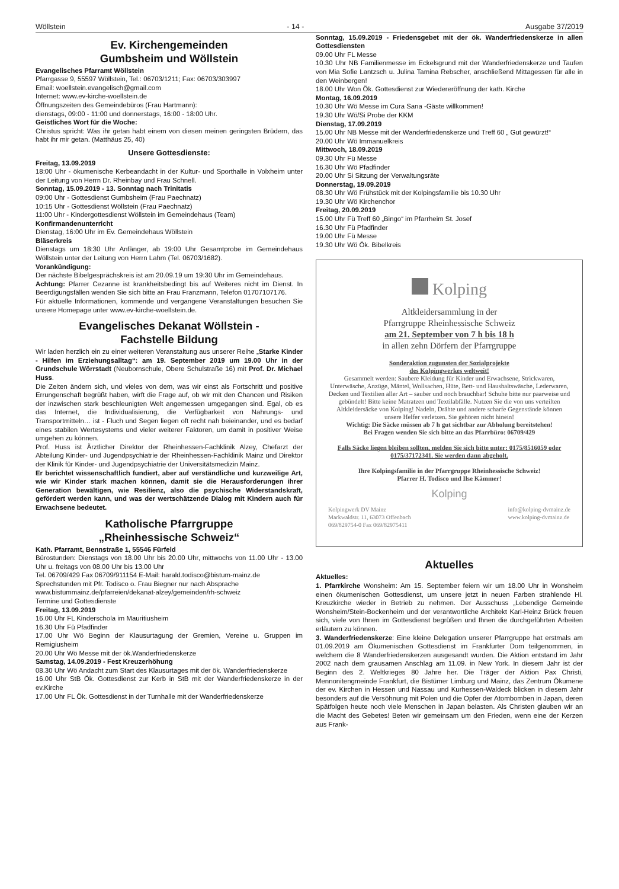Wöllstein - 14 - Ausgabe 37/2019
Ev. Kirchengemeinden
Gumbsheim und Wöllstein
Evangelisches Pfarramt Wöllstein
Pfarrgasse 9, 55597 Wöllstein, Tel.: 06703/1211; Fax: 06703/303997
Email: woellstein.evangelisch@gmail.com
Internet: www.ev-kirche-woellstein.de
Öffnungszeiten des Gemeindebüros (Frau Hartmann):
dienstags, 09:00 - 11:00 und donnerstags, 16:00 - 18:00 Uhr.
Geistliches Wort für die Woche:
Christus spricht: Was ihr getan habt einem von diesen meinen geringsten Brüdern, das habt ihr mir getan. (Matthäus 25, 40)
Unsere Gottesdienste:
Freitag, 13.09.2019
18:00 Uhr - ökumenische Kerbeandacht in der Kultur- und Sporthalle in Volxheim unter der Leitung von Herrn Dr. Rheinbay und Frau Schnell.
Sonntag, 15.09.2019 - 13. Sonntag nach Trinitatis
09:00 Uhr - Gottesdienst Gumbsheim (Frau Paechnatz)
10:15 Uhr - Gottesdienst Wöllstein (Frau Paechnatz)
11:00 Uhr - Kindergottesdienst Wöllstein im Gemeindehaus (Team)
Konfirmandenunterricht
Dienstag, 16:00 Uhr im Ev. Gemeindehaus Wöllstein
Bläserkreis
Dienstags um 18:30 Uhr Anfänger, ab 19:00 Uhr Gesamtprobe im Gemeindehaus Wöllstein unter der Leitung von Herrn Lahm (Tel. 06703/1682).
Vorankündigung:
Der nächste Bibelgesprächskreis ist am 20.09.19 um 19:30 Uhr im Gemeindehaus.
Achtung: Pfarrer Cezanne ist krankheitsbedingt bis auf Weiteres nicht im Dienst. In Beerdigungsfällen wenden Sie sich bitte an Frau Franzmann, Telefon 01707107176.
Für aktuelle Informationen, kommende und vergangene Veranstaltungen besuchen Sie unsere Homepage unter www.ev-kirche-woellstein.de.
Evangelisches Dekanat Wöllstein -
Fachstelle Bildung
Wir laden herzlich ein zu einer weiteren Veranstaltung aus unserer Reihe „Starke Kinder - Hilfen im Erziehungsalltag“: am 19. September 2019 um 19.00 Uhr in der Grundschule Wörrstadt (Neubornschule, Obere Schulstraße 16) mit Prof. Dr. Michael Huss.
Die Zeiten ändern sich, und vieles von dem, was wir einst als Fortschritt und positive Errungenschaft begrüßt haben, wirft die Frage auf, ob wir mit den Chancen und Risiken der inzwischen stark beschleunigten Welt angemessen umgegangen sind. Egal, ob es das Internet, die Individualisierung, die Verfügbarkeit von Nahrungs- und Transportmitteln… ist - Fluch und Segen liegen oft recht nah beieinander, und es bedarf eines stabilen Wertesystems und vieler weiterer Faktoren, um damit in positiver Weise umgehen zu können.
Prof. Huss ist Ärztlicher Direktor der Rheinhessen-Fachklinik Alzey, Chefarzt der Abteilung Kinder- und Jugendpsychiatrie der Rheinhessen-Fachklinik Mainz und Direktor der Klinik für Kinder- und Jugendpsychiatrie der Universitätsmedizin Mainz.
Er berichtet wissenschaftlich fundiert, aber auf verständliche und kurzweilige Art, wie wir Kinder stark machen können, damit sie die Herausforderungen ihrer Generation bewältigen, wie Resilienz, also die psychische Widerstandskraft, gefördert werden kann, und was der wertschätzende Dialog mit Kindern auch für Erwachsene bedeutet.
Katholische Pfarrgruppe
„Rheinhessische Schweiz“
Kath. Pfarramt, Bennstraße 1, 55546 Fürfeld
Bürostunden: Dienstags von 18.00 Uhr bis 20.00 Uhr, mittwochs von 11.00 Uhr - 13.00 Uhr u. freitags von 08.00 Uhr bis 13.00 Uhr
Tel. 06709/429 Fax 06709/911154 E-Mail: harald.todisco@bistum-mainz.de
Sprechstunden mit Pfr. Todisco o. Frau Biegner nur nach Absprache
www.bistummainz.de/pfarreien/dekanat-alzey/gemeinden/rh-schweiz
Termine und Gottesdienste
Freitag, 13.09.2019
16.00 Uhr FL Kinderschola im Mauritiusheim
16.30 Uhr Fü Pfadfinder
17.00 Uhr Wö Beginn der Klausurtagung der Gremien, Vereine u. Gruppen im Remigiusheim
20.00 Uhr Wö Messe mit der ök.Wanderfriedenskerze
Samstag, 14.09.2019 - Fest Kreuzerhöhung
08.30 Uhr Wö Andacht zum Start des Klausurtages mit der ök. Wanderfriedenskerze
16.00 Uhr StB Ök. Gottesdienst zur Kerb in StB mit der Wanderfriedenskerze in der ev.Kirche
17.00 Uhr FL Ök. Gottesdienst in der Turnhalle mit der Wanderfriedenskerze
Sonntag, 15.09.2019 - Friedensgebet mit der ök. Wanderfriedenskerze in allen Gottesdiensten
09.00 Uhr FL Messe
10.30 Uhr NB Familienmesse im Eckelsgrund mit der Wanderfriedenskerze und Taufen von Mia Sofie Lantzsch u. Julina Tamina Rebscher, anschließend Mittagessen für alle in den Weinbergen!
18.00 Uhr Won Ök. Gottesdienst zur Wiedereröffnung der kath. Kirche
Montag, 16.09.2019
10.30 Uhr Wö Messe im Cura Sana -Gäste willkommen!
19.30 Uhr Wö/Si Probe der KKM
Dienstag, 17.09.2019
15.00 Uhr NB Messe mit der Wanderfriedenskerze und Treff 60 „ Gut gewürzt!“
20.00 Uhr Wö Immanuelkreis
Mittwoch, 18.09.2019
09.30 Uhr Fü Messe
16.30 Uhr Wö Pfadfinder
20.00 Uhr Si Sitzung der Verwaltungsräte
Donnerstag, 19.09.2019
08.30 Uhr Wö Frühstück mit der Kolpingsfamilie bis 10.30 Uhr
19.30 Uhr Wö Kirchenchor
Freitag, 20.09.2019
15.00 Uhr Fü Treff 60 „Bingo“ im Pfarrheim St. Josef
16.30 Uhr Fü Pfadfinder
19.00 Uhr Fü Messe
19.30 Uhr Wö Ök. Bibelkreis
Kolping
Altkleidersammlung in der
Pfarrgruppe Rheinhessische Schweiz
am 21. September von 7 h bis 18 h
in allen zehn Dörfern der Pfarrgruppe
Sonderaktion zugunsten der Sozialprojekte
des Kolpingwerkes weltweit!
Gesammelt werden: Saubere Kleidung für Kinder und Erwachsene, Strickwaren, Unterwäsche, Anzüge, Mäntel, Wollsachen, Hüte, Bett- und Haushaltswäsche, Lederwaren, Decken und Textilien aller Art – sauber und noch brauchbar! Schuhe bitte nur paarweise und gebündelt! Bitte keine Matratzen und Textilabfälle. Nutzen Sie die von uns verteilten Altkleidersäcke von Kolping! Nadeln, Drähte und andere scharfe Gegenstände können unsere Helfer verletzen. Sie gehören nicht hinein!
Wichtig: Die Säcke müssen ab 7 h gut sichtbar zur Abholung bereitstehen!
Bei Fragen wenden Sie sich bitte an das Pfarrbüro: 06709/429
Falls Säcke liegen bleiben sollten, melden Sie sich bitte unter: 0175/8516059 oder 0175/37172341. Sie werden dann abgeholt.
Ihre Kolpingsfamilie in der Pfarrgruppe Rheinhessische Schweiz!
Pfarrer H. Todisco und Ilse Kämmer!
Kolping
Kolpingwerk DV Mainz
Markwaldstr. 11, 63073 Offenbach
069/829754-0 Fax 069/82975411 info@kolping-dvmainz.de
www.kolping-dvmainz.de
Aktuelles
Aktuelles:
1. Pfarrkirche Wonsheim: Am 15. September feiern wir um 18.00 Uhr in Wonsheim einen ökumenischen Gottesdienst, um unsere jetzt in neuen Farben strahlende Hl. Kreuzkirche wieder in Betrieb zu nehmen. Der Ausschuss „Lebendige Gemeinde Wonsheim/Stein-Bockenheim und der verantwortliche Architekt Karl-Heinz Brück freuen sich, viele von Ihnen im Gottesdienst begrüßen und Ihnen die durchgeführten Arbeiten erläutern zu können.
3. Wanderfriedenskerze: Eine kleine Delegation unserer Pfarrgruppe hat erstmals am 01.09.2019 am Ökumenischen Gottesdienst im Frankfurter Dom teilgenommen, in welchem die 8 Wanderfriedenskerzen ausgesandt wurden. Die Aktion entstand im Jahr 2002 nach dem grausamen Anschlag am 11.09. in New York. In diesem Jahr ist der Beginn des 2. Weltkrieges 80 Jahre her. Die Träger der Aktion Pax Christi, Mennonitengmeinde Frankfurt, die Bistümer Limburg und Mainz, das Zentrum Ökumene der ev. Kirchen in Hessen und Nassau und Kurhessen-Waldeck blicken in diesem Jahr besonders auf die Versöhnung mit Polen und die Opfer der Atombomben in Japan, deren Spätfolgen heute noch viele Menschen in Japan belasten. Als Christen glauben wir an die Macht des Gebetes! Beten wir gemeinsam um den Frieden, wenn eine der Kerzen aus Frank-